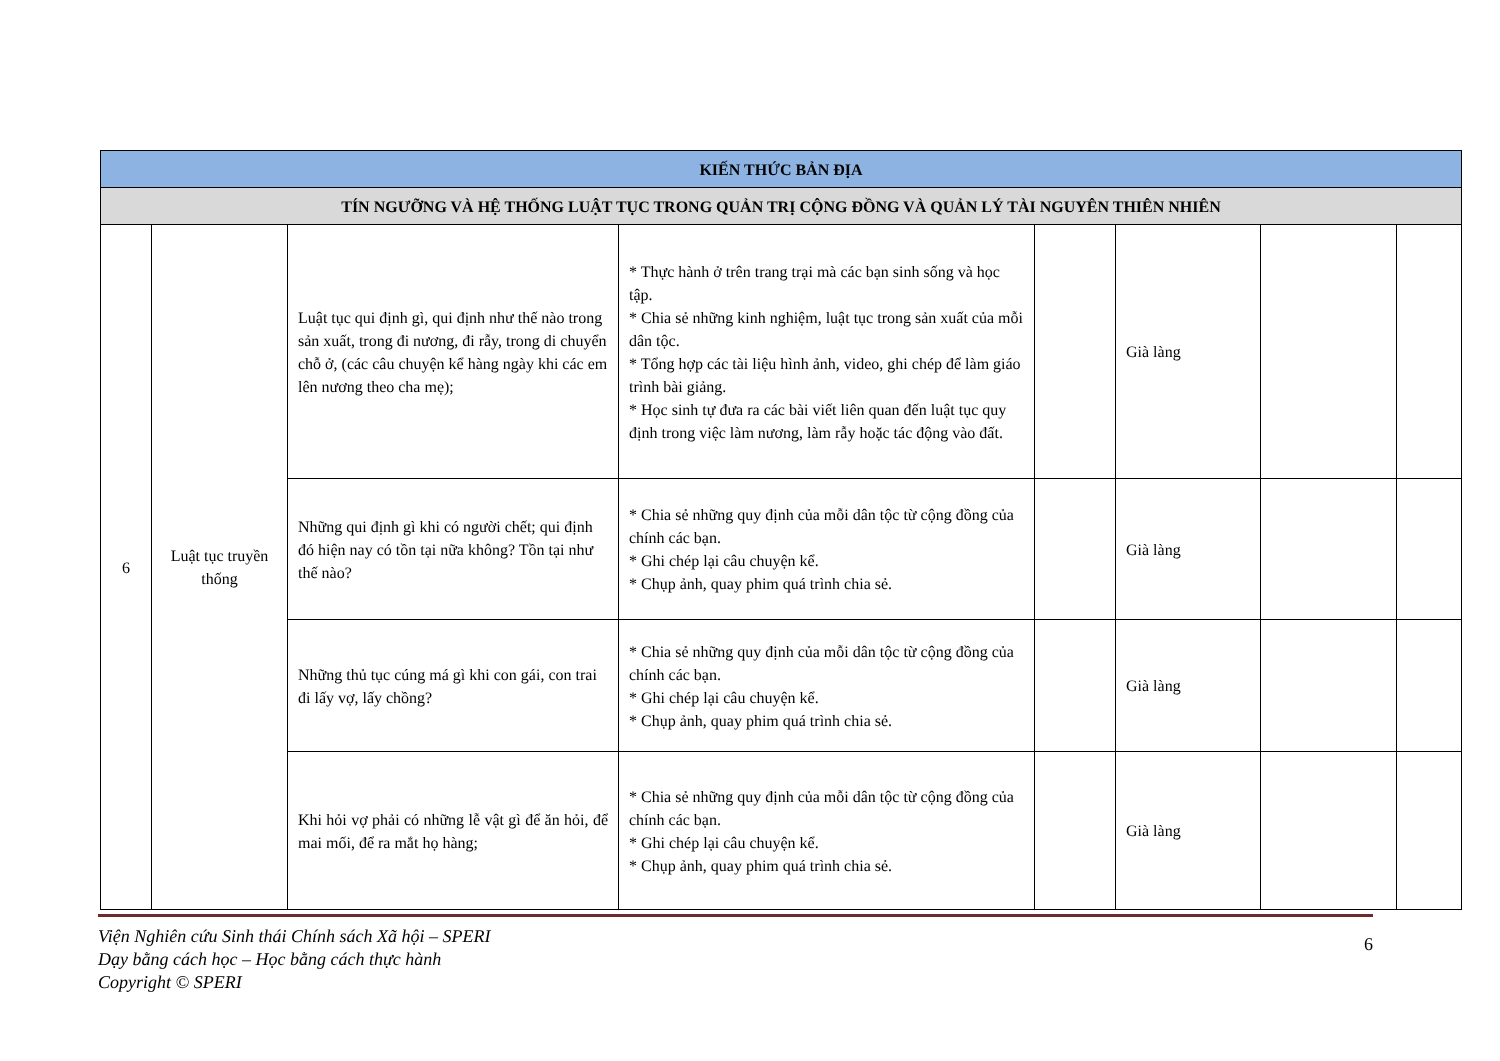| KIẾN THỨC BẢN ĐỊA | | | | | | | |
| TÍN NGƯỠNG VÀ HỆ THỐNG LUẬT TỤC TRONG QUẢN TRỊ CỘNG ĐỒNG VÀ QUẢN LÝ TÀI NGUYÊN THIÊN NHIÊN | | | | | | | |
| 6 | Luật tục truyền thống | Luật tục qui định gì, qui định như thế nào trong sản xuất, trong đi nương, đi rẫy, trong di chuyển chỗ ở, (các câu chuyện kể hàng ngày khi các em lên nương theo cha mẹ); | * Thực hành ở trên trang trại mà các bạn sinh sống và học tập. * Chia sẻ những kinh nghiệm, luật tục trong sản xuất của mỗi dân tộc. * Tổng hợp các tài liệu hình ảnh, video, ghi chép để làm giáo trình bài giảng. * Học sinh tự đưa ra các bài viết liên quan đến luật tục quy định trong việc làm nương, làm rẫy hoặc tác động vào đất. | | Già làng | | |
| | | Những qui định gì khi có người chết; qui định đó hiện nay có tồn tại nữa không? Tồn tại như thế nào? | * Chia sẻ những quy định của mỗi dân tộc từ cộng đồng của chính các bạn. * Ghi chép lại câu chuyện kể. * Chụp ảnh, quay phim quá trình chia sẻ. | | Già làng | | |
| | | Những thủ tục cúng má gì khi con gái, con trai đi lấy vợ, lấy chồng? | * Chia sẻ những quy định của mỗi dân tộc từ cộng đồng của chính các bạn. * Ghi chép lại câu chuyện kể. * Chụp ảnh, quay phim quá trình chia sẻ. | | Già làng | | |
| | | Khi hỏi vợ phải có những lễ vật gì để ăn hỏi, để mai mối, để ra mắt họ hàng; | * Chia sẻ những quy định của mỗi dân tộc từ cộng đồng của chính các bạn. * Ghi chép lại câu chuyện kể. * Chụp ảnh, quay phim quá trình chia sẻ. | | Già làng | | |
Viện Nghiên cứu Sinh thái Chính sách Xã hội – SPERI
Dạy bằng cách học – Học bằng cách thực hành
Copyright © SPERI
6